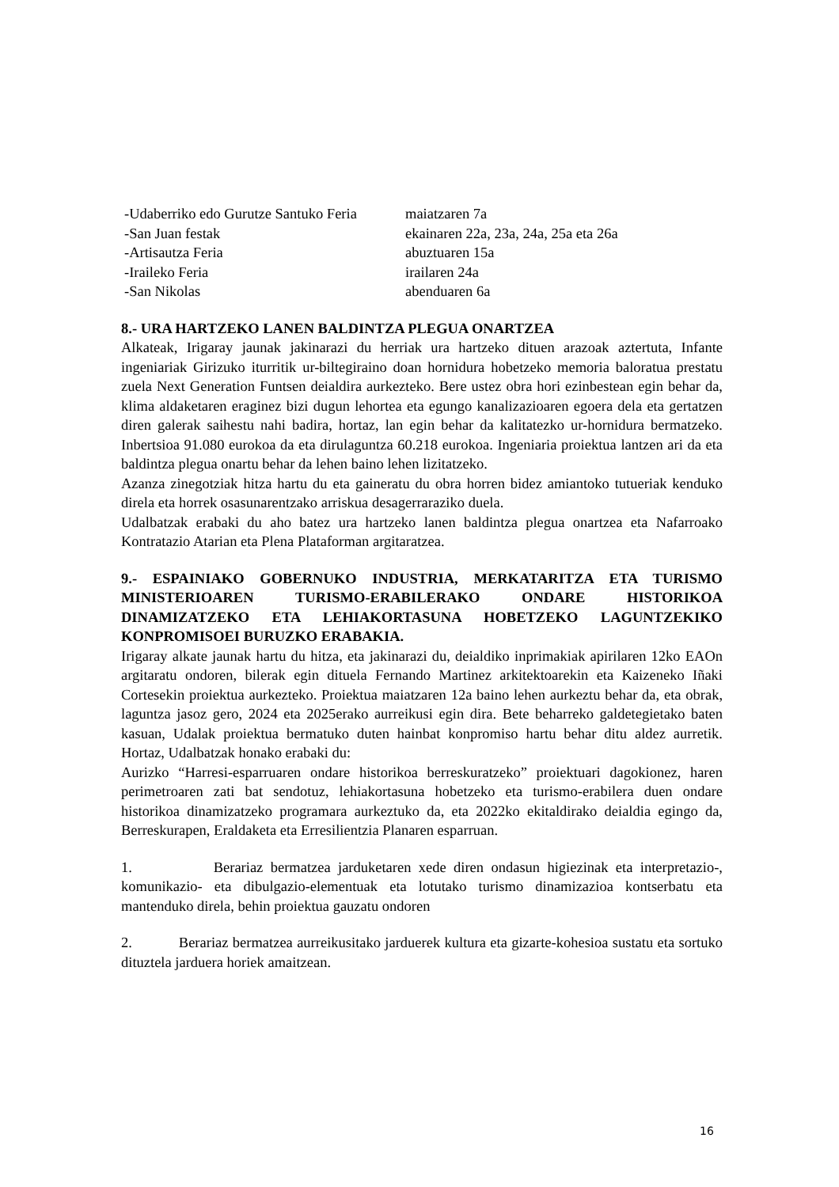-Udaberriko edo Gurutze Santuko Feria maiatzaren 7a
-San Juan festak ekainaren 22a, 23a, 24a, 25a eta 26a
-Artisautza Feria abuztuaren 15a
-Iraileko Feria irailaren 24a
-San Nikolas abenduaren 6a
8.- URA HARTZEKO LANEN BALDINTZA PLEGUA ONARTZEA
Alkateak, Irigaray jaunak jakinarazi du herriak ura hartzeko dituen arazoak aztertuta, Infante ingeniariak Girizuko iturritik ur-biltegiraino doan hornidura hobetzeko memoria baloratua prestatu zuela Next Generation Funtsen deialdira aurkezteko. Bere ustez obra hori ezinbestean egin behar da, klima aldaketaren eraginez bizi dugun lehortea eta egungo kanalizazioaren egoera dela eta gertatzen diren galerak saihestu nahi badira, hortaz, lan egin behar da kalitatezko ur-hornidura bermatzeko. Inbertsioa 91.080 eurokoa da eta dirulaguntza 60.218 eurokoa. Ingeniaria proiektua lantzen ari da eta baldintza plegua onartu behar da lehen baino lehen lizitatzeko.
Azanza zinegotziak hitza hartu du eta gaineratu du obra horren bidez amiantoko tutueriak kenduko direla eta horrek osasunarentzako arriskua desagerraraziko duela.
Udalbatzak erabaki du aho batez ura hartzeko lanen baldintza plegua onartzea eta Nafarroako Kontratazio Atarian eta Plena Plataforman argitaratzea.
9.- ESPAINIAKO GOBERNUKO INDUSTRIA, MERKATARITZA ETA TURISMO MINISTERIOAREN TURISMO-ERABILERAKO ONDARE HISTORIKOA DINAMIZATZEKO ETA LEHIAKORTASUNA HOBETZEKO LAGUNTZEKIKO KONPROMISOEI BURUZKO ERABAKIA.
Irigaray alkate jaunak hartu du hitza, eta jakinarazi du, deialdiko inprimakiak apirilaren 12ko EAOn argitaratu ondoren, bilerak egin dituela Fernando Martinez arkitektoarekin eta Kaizeneko Iñaki Cortesekin proiektua aurkezteko. Proiektua maiatzaren 12a baino lehen aurkeztu behar da, eta obrak, laguntza jasoz gero, 2024 eta 2025erako aurreikusi egin dira. Bete beharreko galdetegietako baten kasuan, Udalak proiektua bermatuko duten hainbat konpromiso hartu behar ditu aldez aurretik. Hortaz, Udalbatzak honako erabaki du:
Aurizko “Harresi-esparruaren ondare historikoa berreskuratzeko” proiektuari dagokionez, haren perimetroaren zati bat sendotuz, lehiakortasuna hobetzeko eta turismo-erabilera duen ondare historikoa dinamizatzeko programara aurkeztuko da, eta 2022ko ekitaldirako deialdia egingo da, Berreskurapen, Eraldaketa eta Erresilientzia Planaren esparruan.
1. Berariaz bermatzea jarduketaren xede diren ondasun higiezinak eta interpretazio-, komunikazio- eta dibulgazio-elementuak eta lotutako turismo dinamizazioa kontserbatu eta mantenduko direla, behin proiektua gauzatu ondoren
2. Berariaz bermatzea aurreikusitako jarduerek kultura eta gizarte-kohesioa sustatu eta sortuko dituztela jarduera horiek amaitzean.
16